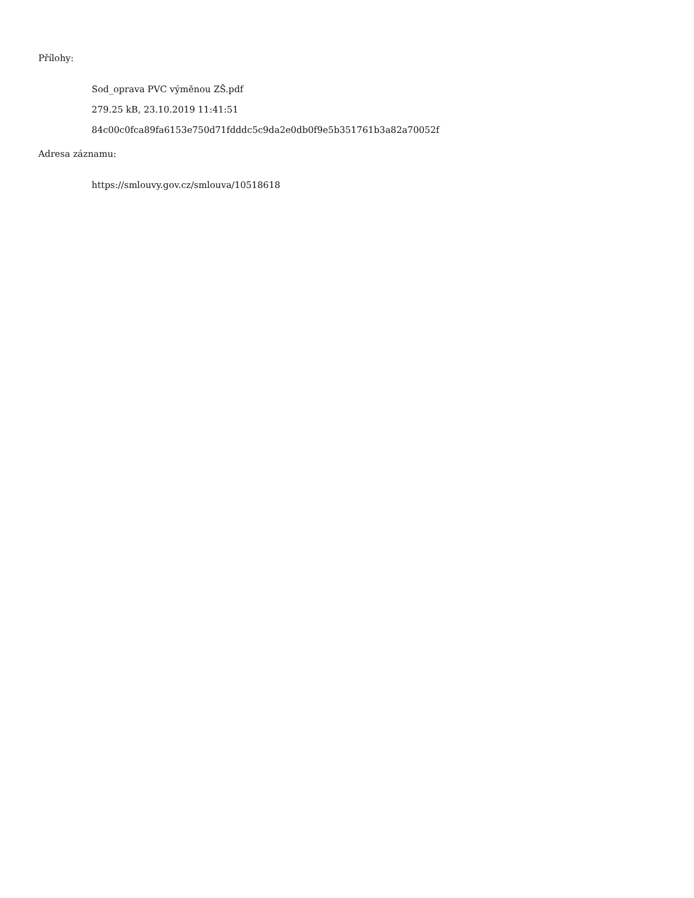Přílohy:
Sod_oprava PVC výměnou ZŠ.pdf
279.25 kB, 23.10.2019 11:41:51
84c00c0fca89fa6153e750d71fdddc5c9da2e0db0f9e5b351761b3a82a70052f
Adresa záznamu:
https://smlouvy.gov.cz/smlouva/10518618